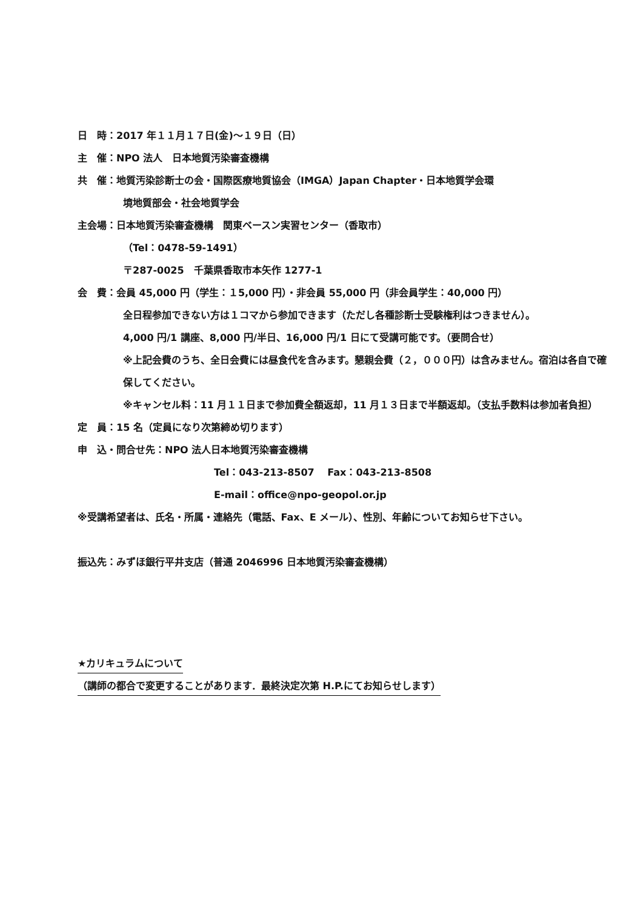日　時：2017 年１１月１７日(金)〜１９日（日）
主　催：NPO 法人　日本地質汚染審査機構
共　催：地質汚染診断士の会・国際医療地質協会（IMGA）Japan Chapter・日本地質学会環
境地質部会・社会地質学会
主会場：日本地質汚染審査機構　関東ベースン実習センター（香取市）
（Tel：0478-59-1491）
〒287-0025　千葉県香取市本矢作 1277-1
会　費：会員 45,000 円（学生：１5,000 円）・非会員 55,000 円（非会員学生：40,000 円）
全日程参加できない方は１コマから参加できます（ただし各種診断士受験権利はつきません）。
4,000 円/1 講座、8,000 円/半日、16,000 円/1 日にて受講可能です。（要問合せ）
※上記会費のうち、全日会費には昼食代を含みます。懇親会費（２，０００円）は含みません。宿泊は各自で確保してください。
※キャンセル料：11 月１１日まで参加費全額返却，11 月１３日まで半額返却。（支払手数料は参加者負担）
定　員：15 名（定員になり次第締め切ります）
申　込・問合せ先：NPO 法人日本地質汚染審査機構
Tel：043-213-8507　 Fax：043-213-8508
E-mail：office@npo-geopol.or.jp
※受講希望者は、氏名・所属・連絡先（電話、Fax、E メール）、性別、年齢についてお知らせ下さい。
振込先：みずほ銀行平井支店（普通 2046996 日本地質汚染審査機構）
★カリキュラムについて
（講師の都合で変更することがあります．最終決定次第 H.P.にてお知らせします）